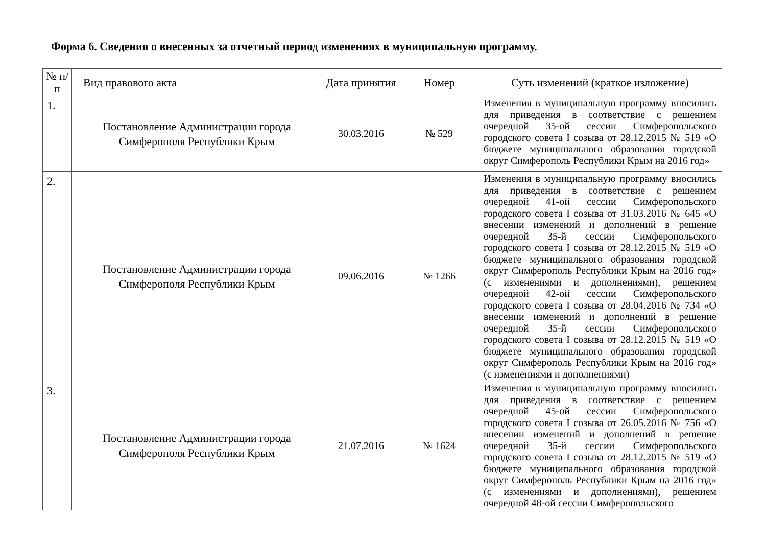Форма 6. Сведения о внесенных за отчетный период изменениях в муниципальную программу.
| № п/п | Вид правового акта | Дата принятия | Номер | Суть изменений (краткое изложение) |
| --- | --- | --- | --- | --- |
| 1. | Постановление Администрации города Симферополя Республики Крым | 30.03.2016 | № 529 | Изменения в муниципальную программу вносились для приведения в соответствие с решением очередной 35-ой сессии Симферопольского городского совета I созыва от 28.12.2015 № 519 «О бюджете муниципального образования городской округ Симферополь Республики Крым на 2016 год» |
| 2. | Постановление Администрации города Симферополя Республики Крым | 09.06.2016 | № 1266 | Изменения в муниципальную программу вносились для приведения в соответствие с решением очередной 41-ой сессии Симферопольского городского совета I созыва от 31.03.2016 № 645 «О внесении изменений и дополнений в решение очередной 35-й сессии Симферопольского городского совета I созыва от 28.12.2015 № 519 «О бюджете муниципального образования городской округ Симферополь Республики Крым на 2016 год» (с изменениями и дополнениями), решением очередной 42-ой сессии Симферопольского городского совета I созыва от 28.04.2016 № 734 «О внесении изменений и дополнений в решение очередной 35-й сессии Симферопольского городского совета I созыва от 28.12.2015 № 519 «О бюджете муниципального образования городской округ Симферополь Республики Крым на 2016 год» (с изменениями и дополнениями) |
| 3. | Постановление Администрации города Симферополя Республики Крым | 21.07.2016 | № 1624 | Изменения в муниципальную программу вносились для приведения в соответствие с решением очередной 45-ой сессии Симферопольского городского совета I созыва от 26.05.2016 № 756 «О внесении изменений и дополнений в решение очередной 35-й сессии Симферопольского городского совета I созыва от 28.12.2015 № 519 «О бюджете муниципального образования городской округ Симферополь Республики Крым на 2016 год» (с изменениями и дополнениями), решением очередной 48-ой сессии Симферопольского |